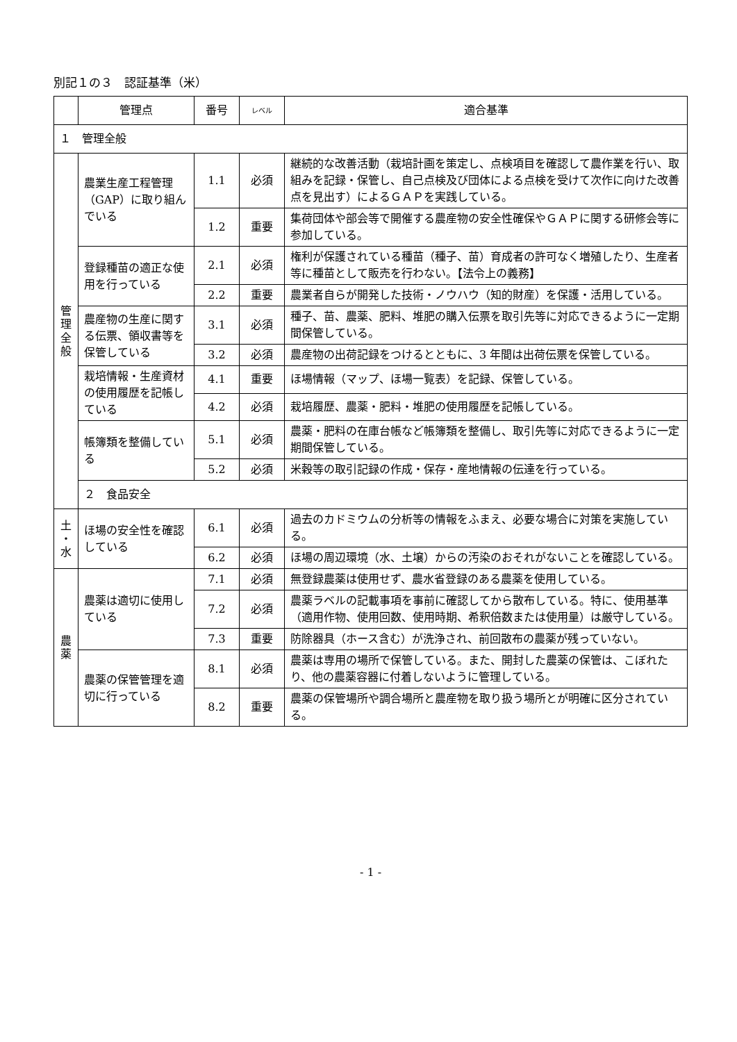別記１の３　認証基準（米）
| | 管理点 | 番号 | レベル | 適合基準 |
| --- | --- | --- | --- | --- |
| １ 管理全般 | | | | |
| 管 理 全 般 | 農業生産工程管理（GAP）に取り組んでいる | 1.1 | 必須 | 継続的な改善活動（栽培計画を策定し、点検項目を確認して農作業を行い、取組みを記録・保管し、自己点検及び団体による点検を受けて次作に向けた改善点を見出す）によるＧＡＰを実践している。 |
| | | 1.2 | 重要 | 集荷団体や部会等で開催する農産物の安全性確保やＧＡＰに関する研修会等に参加している。 |
| | 登録種苗の適正な使用を行っている | 2.1 | 必須 | 権利が保護されている種苗（種子、苗）育成者の許可なく増殖したり、生産者等に種苗として販売を行わない。【法令上の義務】 |
| | | 2.2 | 重要 | 農業者自らが開発した技術・ノウハウ（知的財産）を保護・活用している。 |
| | 農産物の生産に関する伝票、領収書等を保管している | 3.1 | 必須 | 種子、苗、農薬、肥料、堆肥の購入伝票を取引先等に対応できるように一定期間保管している。 |
| | | 3.2 | 必須 | 農産物の出荷記録をつけるとともに、3 年間は出荷伝票を保管している。 |
| | 栽培情報・生産資材の使用履歴を記帳している | 4.1 | 重要 | ほ場情報（マップ、ほ場一覧表）を記録、保管している。 |
| | | 4.2 | 必須 | 栽培履歴、農薬・肥料・堆肥の使用履歴を記帳している。 |
| | 帳簿類を整備している | 5.1 | 必須 | 農薬・肥料の在庫台帳など帳簿類を整備し、取引先等に対応できるように一定期間保管している。 |
| | | 5.2 | 必須 | 米穀等の取引記録の作成・保存・産地情報の伝達を行っている。 |
| | ２ 食品安全 | | | |
| 土 ・ 水 | ほ場の安全性を確認している | 6.1 | 必須 | 過去のカドミウムの分析等の情報をふまえ、必要な場合に対策を実施している。 |
| | | 6.2 | 必須 | ほ場の周辺環境（水、土壌）からの汚染のおそれがないことを確認している。 |
| 農 薬 | 農薬は適切に使用している | 7.1 | 必須 | 無登録農薬は使用せず、農水省登録のある農薬を使用している。 |
| | | 7.2 | 必須 | 農薬ラベルの記載事項を事前に確認してから散布している。特に、使用基準（適用作物、使用回数、使用時期、希釈倍数または使用量）は厳守している。 |
| | | 7.3 | 重要 | 防除器具（ホース含む）が洗浄され、前回散布の農薬が残っていない。 |
| | 農薬の保管管理を適切に行っている | 8.1 | 必須 | 農薬は専用の場所で保管している。また、開封した農薬の保管は、こぼれたり、他の農薬容器に付着しないように管理している。 |
| | | 8.2 | 重要 | 農薬の保管場所や調合場所と農産物を取り扱う場所とが明確に区分されている。 |
- 1 -